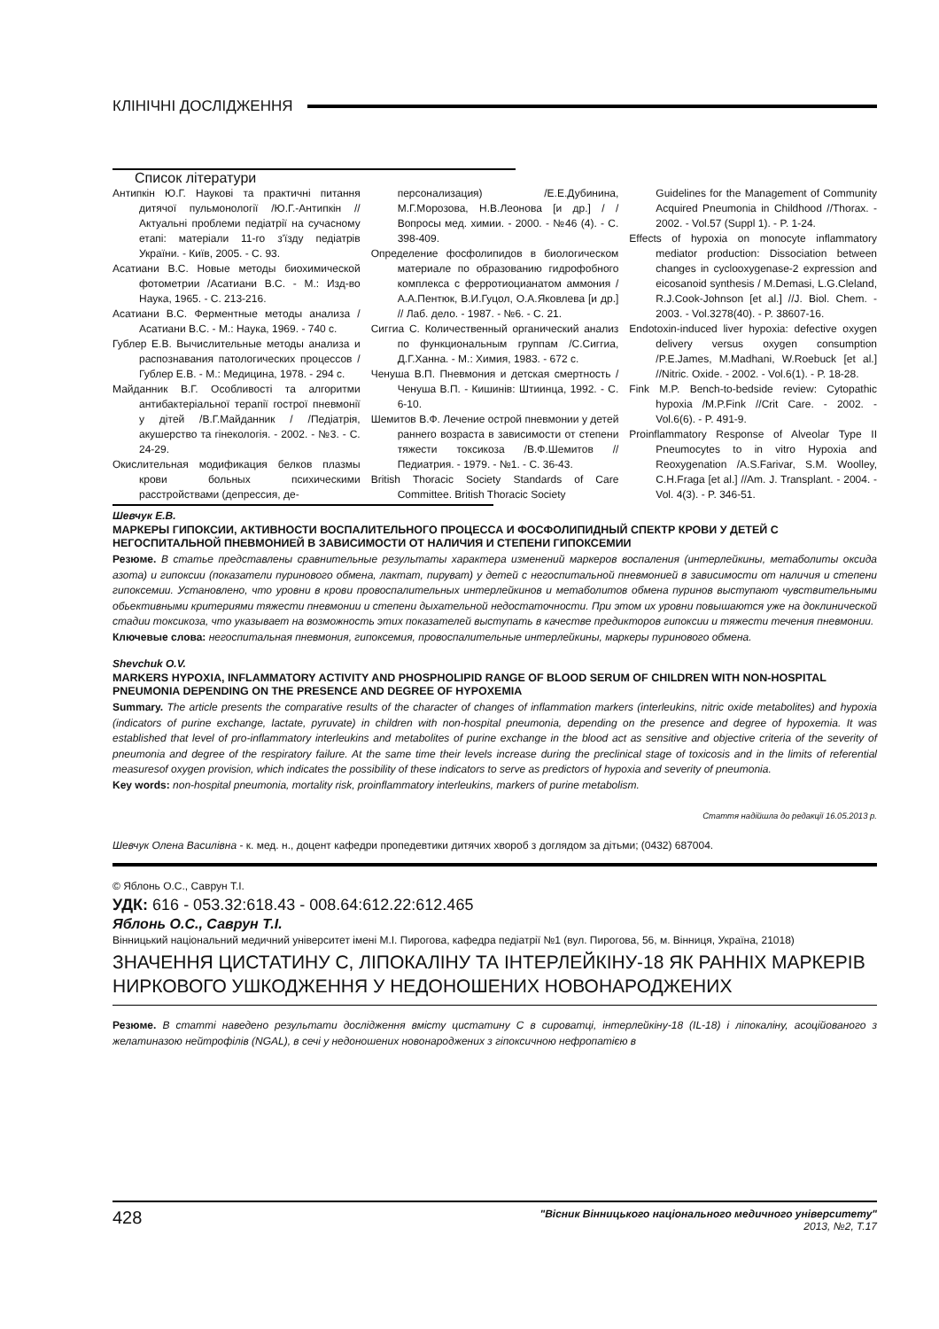КЛІНІЧНІ ДОСЛІДЖЕННЯ
Список літератури
Антипкін Ю.Г. Наукові та практичні питання дитячої пульмонології /Ю.Г.-Антипкін //Актуальні проблеми педіатрії на сучасному етапі: матеріали 11-го з'їзду педіатрів України. - Київ, 2005. - С. 93.
Асатиани В.С. Новые методы биохимической фотометрии /Асатиани В.С. - М.: Изд-во Наука, 1965. - С. 213-216.
Асатиани В.С. Ферментные методы анализа /Асатиани В.С. - М.: Наука, 1969. - 740 с.
Гублер Е.В. Вычислительные методы анализа и распознавания патологических процессов / Гублер Е.В. - М.: Медицина, 1978. - 294 с.
Майданник В.Г. Особливості та алгоритми антибактеріальної терапії гострої пневмонії у дітей /В.Г.Майданник / /Педіатрія, акушерство та гінекологія. - 2002. - №3. - С. 24-29.
Окислительная модификация белков плазмы крови больных психическими расстройствами (депрессия, де-
персонализация) /Е.Е.Дубинина, М.Г.Морозова, Н.В.Леонова [и др.] / /Вопросы мед. химии. - 2000. - №46 (4). - С. 398-409.
Определение фосфолипидов в биологическом материале по образованию гидрофобного комплекса с ферротиоцианатом аммония /А.А.Пентюк, В.И.Гуцол, О.А.Яковлева [и др.] // Лаб. дело. - 1987. - №6. - С. 21.
Сиггиа С. Количественный органический анализ по функциональным группам /С.Сиггиа, Д.Г.Ханна. - М.: Химия, 1983. - 672 с.
Ченуша В.П. Пневмония и детская смертность /Ченуша В.П. - Кишинів: Штиинца, 1992. - С. 6-10.
Шемитов В.Ф. Лечение острой пневмонии у детей раннего возраста в зависимости от степени тяжести токсикоза /В.Ф.Шемитов //Педиатрия. - 1979. - №1. - С. 36-43.
British Thoracic Society Standards of Care Committee. British Thoracic Society
Guidelines for the Management of Community Acquired Pneumonia in Childhood //Thorax. - 2002. - Vol.57 (Suppl 1). - P. 1-24.
Effects of hypoxia on monocyte inflammatory mediator production: Dissociation between changes in cyclooxygenase-2 expression and eicosanoid synthesis / M.Demasi, L.G.Cleland, R.J.Cook-Johnson [et al.] //J. Biol. Chem. - 2003. - Vol.3278(40). - P. 38607-16.
Endotoxin-induced liver hypoxia: defective oxygen delivery versus oxygen consumption /P.E.James, M.Madhani, W.Roebuck [et al.] //Nitric. Oxide. - 2002. - Vol.6(1). - P. 18-28.
Fink M.P. Bench-to-bedside review: Cytopathic hypoxia /M.P.Fink //Crit Care. - 2002. - Vol.6(6). - P. 491-9.
Proinflammatory Response of Alveolar Type II Pneumocytes to in vitro Hypoxia and Reoxygenation /A.S.Farivar, S.M. Woolley, C.H.Fraga [et al.] //Am. J. Transplant. - 2004. - Vol. 4(3). - P. 346-51.
Шевчук Е.В.
МАРКЕРЫ ГИПОКСИИ, АКТИВНОСТИ ВОСПАЛИТЕЛЬНОГО ПРОЦЕССА И ФОСФОЛИПИДНЫЙ СПЕКТР КРОВИ У ДЕТЕЙ С НЕГОСПИТАЛЬНОЙ ПНЕВМОНИЕЙ В ЗАВИСИМОСТИ ОТ НАЛИЧИЯ И СТЕПЕНИ ГИПОКСЕМИИ
Резюме. В статье представлены сравнительные результаты характера изменений маркеров воспаления (интерлейкины, метаболиты оксида азота) и гипоксии (показатели пуринового обмена, лактат, пируват) у детей с негоспитальной пневмонией в зависимости от наличия и степени гипоксемии. Установлено, что уровни в крови провоспалительных интерлейкинов и метаболитов обмена пуринов выступают чувствительными обьективными критериями тяжести пневмонии и степени дыхательной недостаточности. При этом их уровни повышаются уже на доклинической стадии токсикоза, что указывает на возможность этих показателей выступать в качестве предикторов гипоксии и тяжести течения пневмонии.
Ключевые слова: негоспитальная пневмония, гипоксемия, провоспалительные интерлейкины, маркеры пуринового обмена.
Shevchuk O.V.
MARKERS HYPOXIA, INFLAMMATORY ACTIVITY AND PHOSPHOLIPID RANGE OF BLOOD SERUM OF CHILDREN WITH NON-HOSPITAL PNEUMONIA DEPENDING ON THE PRESENCE AND DEGREE OF HYPOXEMIA
Summary. The article presents the comparative results of the character of changes of inflammation markers (interleukins, nitric oxide metabolites) and hypoxia (indicators of purine exchange, lactate, pyruvate) in children with non-hospital pneumonia, depending on the presence and degree of hypoxemia. It was established that level of pro-inflammatory interleukins and metabolites of purine exchange in the blood act as sensitive and objective criteria of the severity of pneumonia and degree of the respiratory failure. At the same time their levels increase during the preclinical stage of toxicosis and in the limits of referential measuresof oxygen provision, which indicates the possibility of these indicators to serve as predictors of hypoxia and severity of pneumonia.
Key words: non-hospital pneumonia, mortality risk, proinflammatory interleukins, markers of purine metabolism.
Стаття надійшла до редакції 16.05.2013 р.
Шевчук Олена Василівна - к. мед. н., доцент кафедри пропедевтики дитячих хвороб з доглядом за дітьми; (0432) 687004.
© Яблонь О.С., Саврун Т.І.
УДК: 616 - 053.32:618.43 - 008.64:612.22:612.465
Яблонь О.С., Саврун Т.І.
Вінницький національний медичний університет імені М.І. Пирогова, кафедра педіатрії №1 (вул. Пирогова, 56, м. Вінниця, Україна, 21018)
ЗНАЧЕННЯ ЦИСТАТИНУ С, ЛІПОКАЛІНУ ТА ІНТЕРЛЕЙКІНУ-18 ЯК РАННІХ МАРКЕРІВ НИРКОВОГО УШКОДЖЕННЯ У НЕДОНОШЕНИХ НОВОНАРОДЖЕНИХ
Резюме. В статті наведено результати дослідження вмісту цистатину С в сироватці, інтерлейкіну-18 (IL-18) і ліпокаліну, асоційованого з желатиназою нейтрофілів (NGAL), в сечі у недоношених новонароджених з гіпоксичною нефропатією в
428 "Вісник Вінницького національного медичного університету"
2013, №2, Т.17